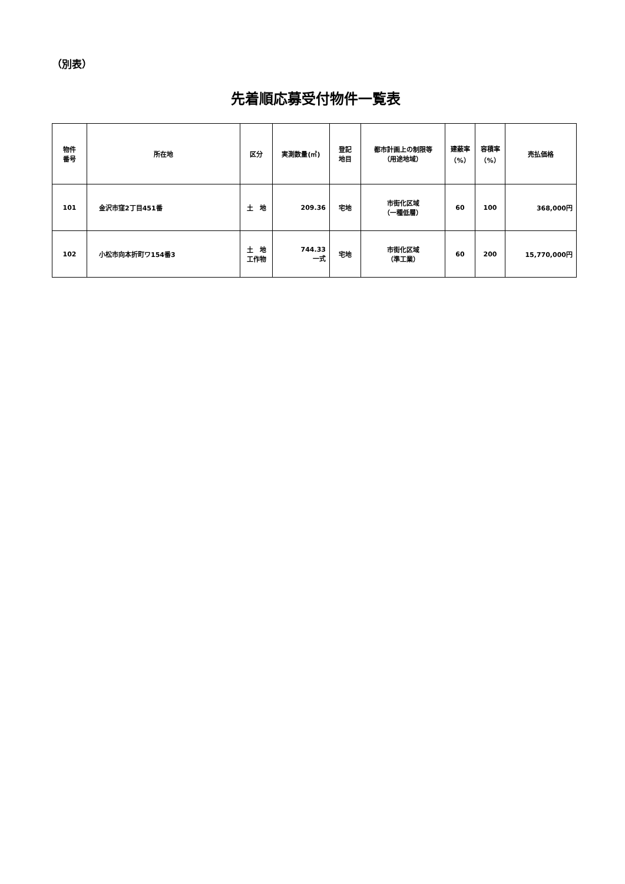（別表）
先着順応募受付物件一覧表
| 物件 番号 | 所在地 | 区分 | 実測数量(㎡) | 登記 地目 | 都市計画上の制限等 （用途地域） | 建蔽率 （%） | 容積率 （%） | 売払価格 |
| --- | --- | --- | --- | --- | --- | --- | --- | --- |
| 101 | 金沢市窪2丁目451番 | 土 地 | 209.36 | 宅地 | 市街化区域 （一種低層） | 60 | 100 | 368,000円 |
| 102 | 小松市向本折町ワ154番3 | 土 地 工作物 | 744.33 一式 | 宅地 | 市街化区域 （準工業） | 60 | 200 | 15,770,000円 |